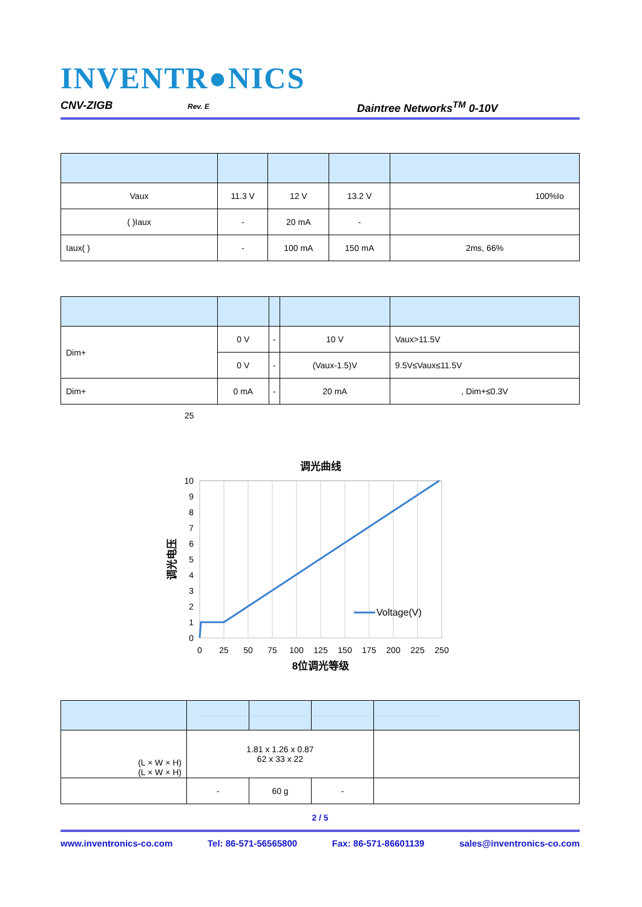INVENTR●NICS
CNV-ZIGB Rev. E Daintree Networks<sup>TM</sup> 0-10V
| Vaux | 11.3 V | 12 V | 13.2 V | 100%Io |
| ( )Iaux | - | 20 mA | - | |
| Iaux( ) | - | 100 mA | 150 mA | 2ms, 66% |
| Dim+ | 0 V | - | 10 V | Vaux>11.5V |
| | 0 V | - | (Vaux-1.5)V | 9.5V≤Vaux≤11.5V |
| Dim+ | 0 mA | - | 20 mA | , Dim+≤0.3V |
25
调光曲线
Voltage(V)
10
9
8
7
6
5
4
3
2
1
0
0
25
50
75
100
125
150
175
200
225
250
8位调光等级
调光电压
| (L × W × H) (L × W × H) | 1.81 x 1.26 x 0.87 62 x 33 x 22 | | | |
| | - | 60 g | - | |
2 / 5
www.inventronics-co.com Tel: 86-571-56565800 Fax: 86-571-86601139 sales@inventronics-co.com